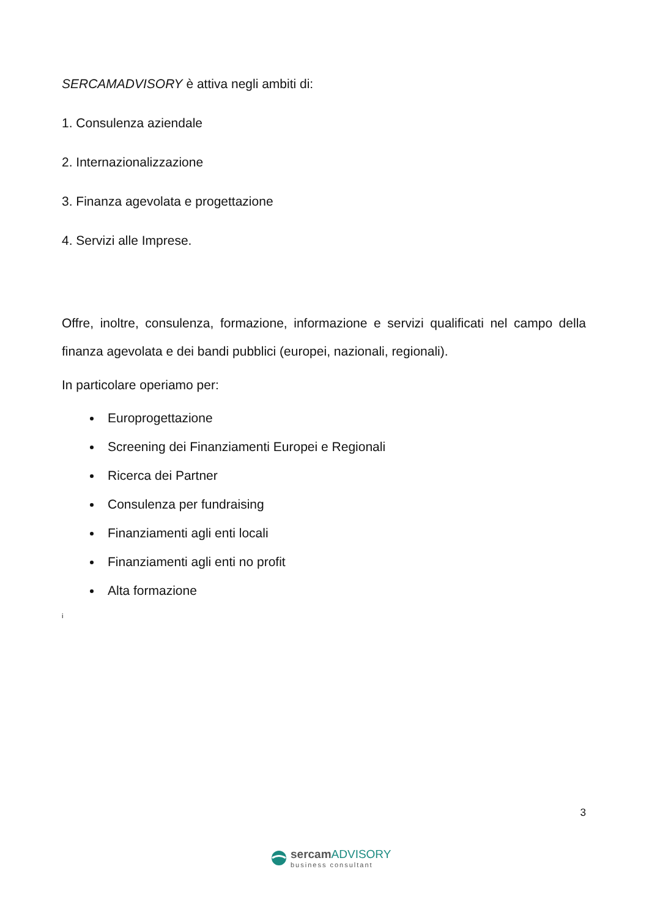SERCAMADVISORY è attiva negli ambiti di:
1. Consulenza aziendale
2. Internazionalizzazione
3. Finanza agevolata e progettazione
4. Servizi alle Imprese.
Offre, inoltre, consulenza, formazione, informazione e servizi qualificati nel campo della finanza agevolata e dei bandi pubblici (europei, nazionali, regionali).
In particolare operiamo per:
Europrogettazione
Screening dei Finanziamenti Europei e Regionali
Ricerca dei Partner
Consulenza per fundraising
Finanziamenti agli enti locali
Finanziamenti agli enti no profit
Alta formazione
i
3
sercam ADVISORY
business consultant